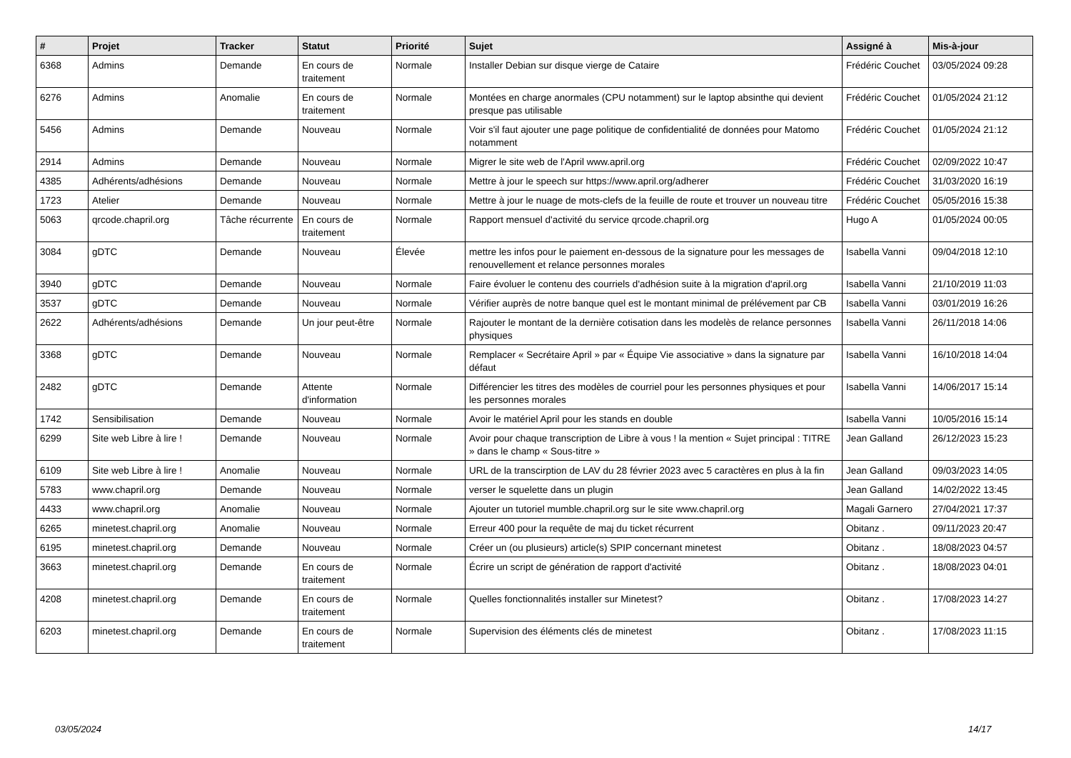| # | Projet | Tracker | Statut | Priorité | Sujet | Assigné à | Mis-à-jour |
| --- | --- | --- | --- | --- | --- | --- | --- |
| 6368 | Admins | Demande | En cours de traitement | Normale | Installer Debian sur disque vierge de Cataire | Frédéric Couchet | 03/05/2024 09:28 |
| 6276 | Admins | Anomalie | En cours de traitement | Normale | Montées en charge anormales (CPU notamment) sur le laptop absinthe qui devient presque pas utilisable | Frédéric Couchet | 01/05/2024 21:12 |
| 5456 | Admins | Demande | Nouveau | Normale | Voir s'il faut ajouter une page politique de confidentialité de données pour Matomo notamment | Frédéric Couchet | 01/05/2024 21:12 |
| 2914 | Admins | Demande | Nouveau | Normale | Migrer le site web de l'April www.april.org | Frédéric Couchet | 02/09/2022 10:47 |
| 4385 | Adhérents/adhésions | Demande | Nouveau | Normale | Mettre à jour le speech sur https://www.april.org/adherer | Frédéric Couchet | 31/03/2020 16:19 |
| 1723 | Atelier | Demande | Nouveau | Normale | Mettre à jour le nuage de mots-clefs de la feuille de route et trouver un nouveau titre | Frédéric Couchet | 05/05/2016 15:38 |
| 5063 | qrcode.chapril.org | Tâche récurrente | En cours de traitement | Normale | Rapport mensuel d'activité du service qrcode.chapril.org | Hugo A | 01/05/2024 00:05 |
| 3084 | gDTC | Demande | Nouveau | Élevée | mettre les infos pour le paiement en-dessous de la signature pour les messages de renouvellement et relance personnes morales | Isabella Vanni | 09/04/2018 12:10 |
| 3940 | gDTC | Demande | Nouveau | Normale | Faire évoluer le contenu des courriels d'adhésion suite à la migration d'april.org | Isabella Vanni | 21/10/2019 11:03 |
| 3537 | gDTC | Demande | Nouveau | Normale | Vérifier auprès de notre banque quel est le montant minimal de prélévement par CB | Isabella Vanni | 03/01/2019 16:26 |
| 2622 | Adhérents/adhésions | Demande | Un jour peut-être | Normale | Rajouter le montant de la dernière cotisation dans les modelès de relance personnes physiques | Isabella Vanni | 26/11/2018 14:06 |
| 3368 | gDTC | Demande | Nouveau | Normale | Remplacer « Secrétaire April » par « Équipe Vie associative » dans la signature par défaut | Isabella Vanni | 16/10/2018 14:04 |
| 2482 | gDTC | Demande | Attente d'information | Normale | Différencier les titres des modèles de courriel pour les personnes physiques et pour les personnes morales | Isabella Vanni | 14/06/2017 15:14 |
| 1742 | Sensibilisation | Demande | Nouveau | Normale | Avoir le matériel April pour les stands en double | Isabella Vanni | 10/05/2016 15:14 |
| 6299 | Site web Libre à lire ! | Demande | Nouveau | Normale | Avoir pour chaque transcription de Libre à vous ! la mention « Sujet principal : TITRE » dans le champ « Sous-titre » | Jean Galland | 26/12/2023 15:23 |
| 6109 | Site web Libre à lire ! | Anomalie | Nouveau | Normale | URL de la transcirption de LAV du 28 février 2023 avec 5 caractères en plus à la fin | Jean Galland | 09/03/2023 14:05 |
| 5783 | www.chapril.org | Demande | Nouveau | Normale | verser le squelette dans un plugin | Jean Galland | 14/02/2022 13:45 |
| 4433 | www.chapril.org | Anomalie | Nouveau | Normale | Ajouter un tutoriel mumble.chapril.org sur le site www.chapril.org | Magali Garnero | 27/04/2021 17:37 |
| 6265 | minetest.chapril.org | Anomalie | Nouveau | Normale | Erreur 400 pour la requête de maj du ticket récurrent | Obitanz . | 09/11/2023 20:47 |
| 6195 | minetest.chapril.org | Demande | Nouveau | Normale | Créer un (ou plusieurs) article(s) SPIP concernant minetest | Obitanz . | 18/08/2023 04:57 |
| 3663 | minetest.chapril.org | Demande | En cours de traitement | Normale | Écrire un script de génération de rapport d'activité | Obitanz . | 18/08/2023 04:01 |
| 4208 | minetest.chapril.org | Demande | En cours de traitement | Normale | Quelles fonctionnalités installer sur Minetest? | Obitanz . | 17/08/2023 14:27 |
| 6203 | minetest.chapril.org | Demande | En cours de traitement | Normale | Supervision des éléments clés de minetest | Obitanz . | 17/08/2023 11:15 |
03/05/2024 14/17